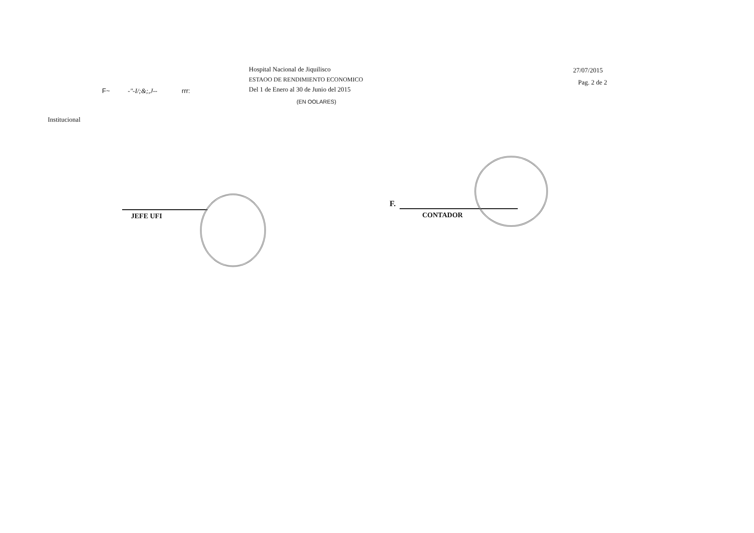F~ -"-I/;&;,J-- rrr:
Hospital Nacional de Jiquilisco
ESTAOO DE RENDIMIENTO ECONOMICO
Del 1 de Enero al 30 de Junio del 2015
(EN OOLARES)
27/07/2015
Pag. 2 de 2
Institucional
JEFE UFI
F.
CONTADOR